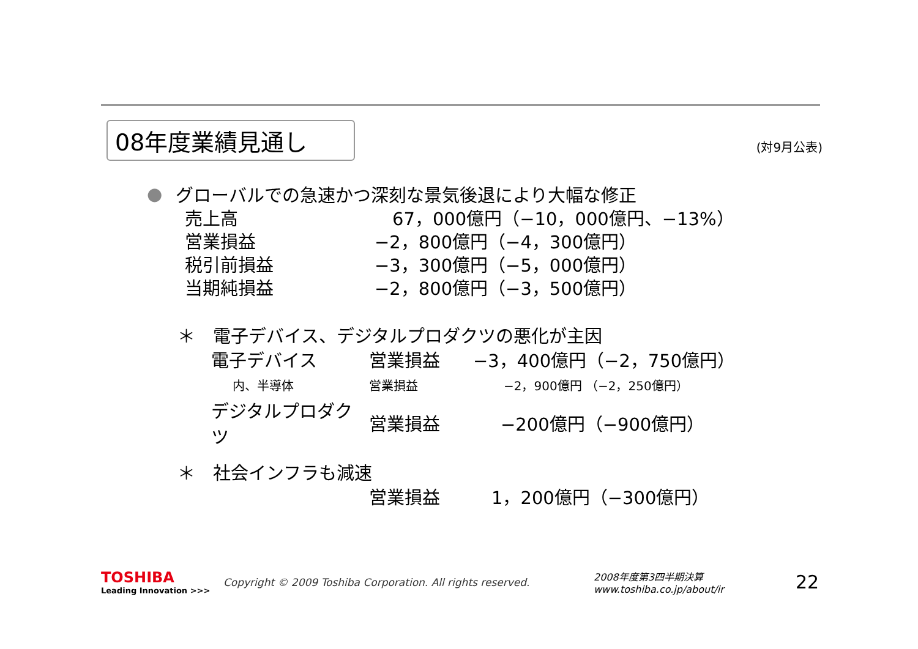08年度業績見通し
(対9月公表)
● グローバルでの急速かつ深刻な景気後退により大幅な修正
売上高　67，000億円（−10，000億円、−13%）
営業損益 −2，800億円（−4，300億円）
税引前損益 −3，300億円（−5，000億円）
当期純損益 −2，800億円（−3，500億円）
＊　電子デバイス、デジタルプロダクツの悪化が主因
電子デバイス 営業損益 −3，400億円（−2，750億円）
内、半導体 営業損益 −2，900億円 （−2，250億円）
デジタルプロダクツ 営業損益 −200億円（−900億円）
＊　社会インフラも減速
営業損益 1，200億円（−300億円）
TOSHIBA
Leading Innovation >>>
Copyright © 2009 Toshiba Corporation. All rights reserved.
2008年度第3四半期決算
www.toshiba.co.jp/about/ir
22